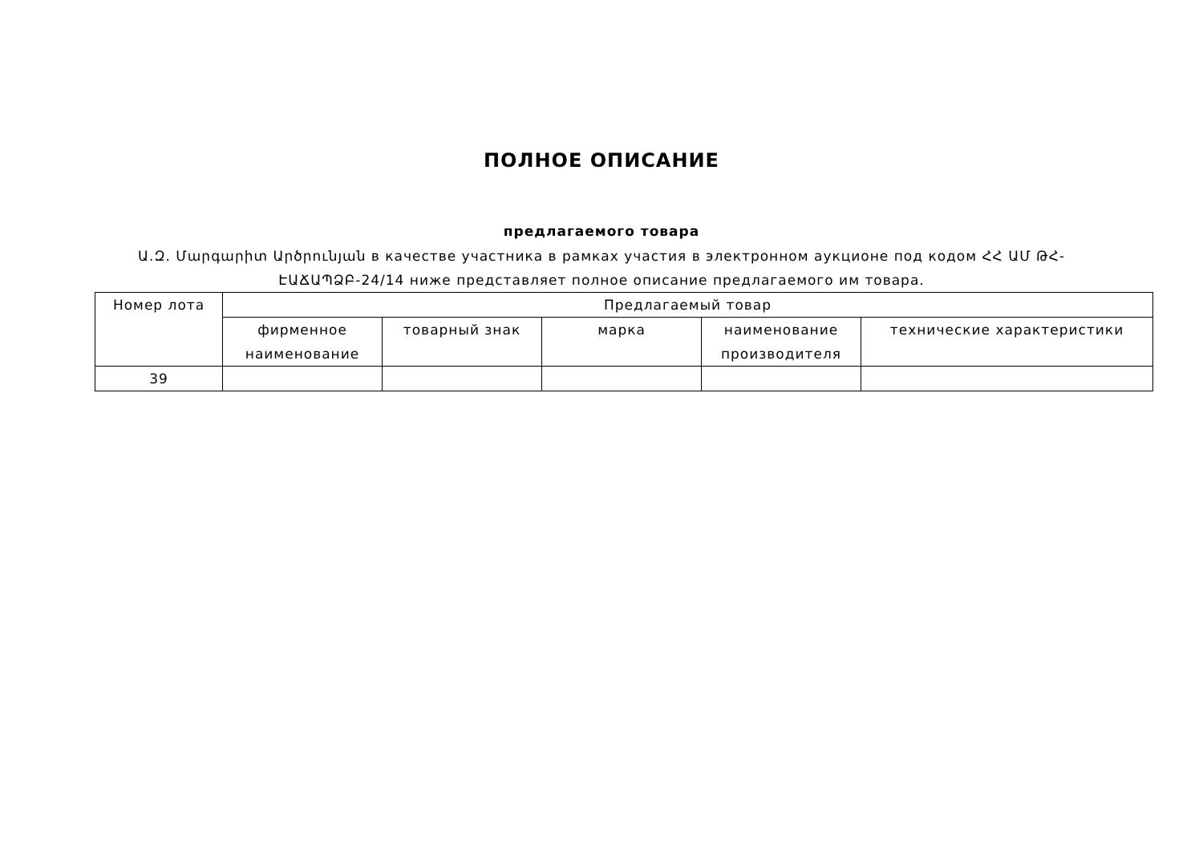ПОЛНОЕ ОПИСАНИЕ
предлагаемого товара
Ա.Զ. Մարգարիտ Արծրունյան в качестве участника в рамках участия в электронном аукционе под кодом ՀՀ ԱՄ ԹՀ-ԷԱՃԱՊՁԲ-24/14 ниже представляет полное описание предлагаемого им товара.
| Номер лота | Предлагаемый товар | | | | |
| --- | --- | --- | --- | --- | --- |
| | фирменное наименование | товарный знак | марка | наименование производителя | технические характеристики |
| 39 | | | | | |